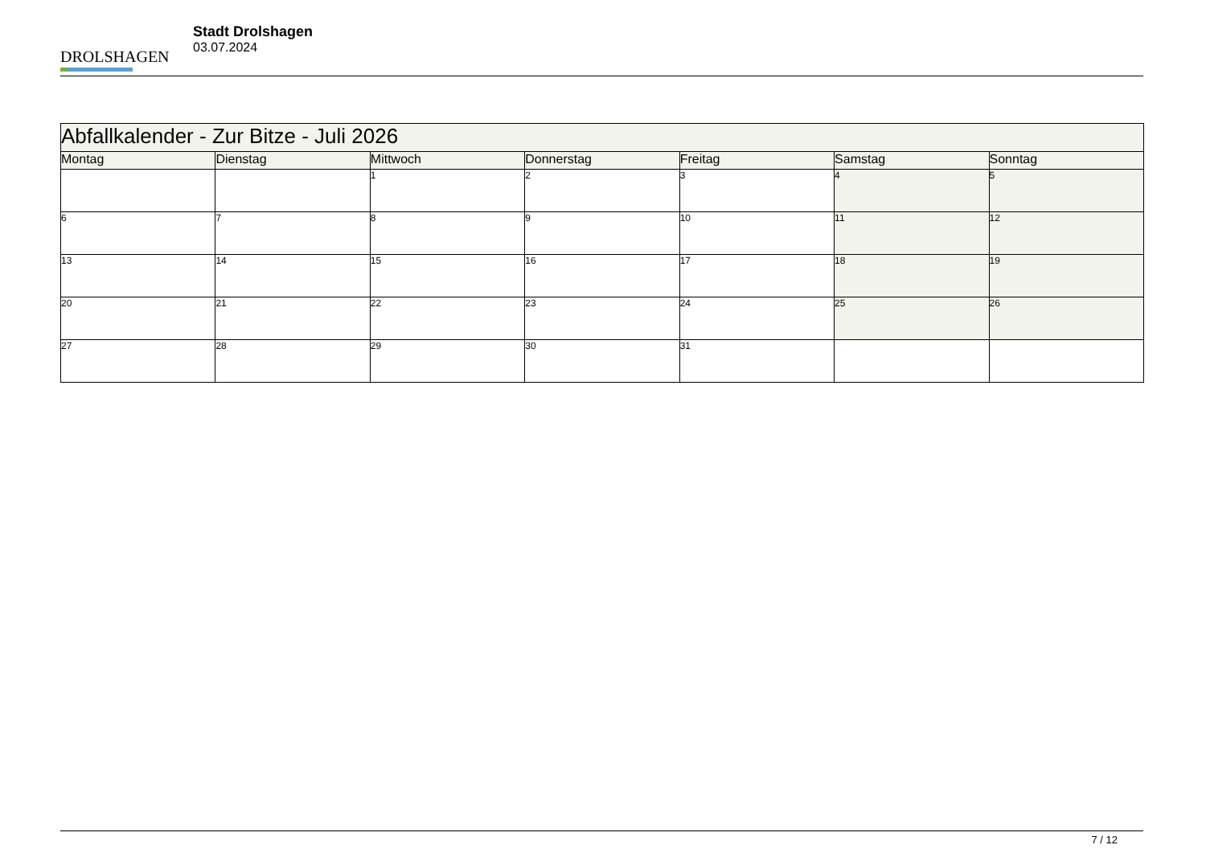DROLSHAGEN
Stadt Drolshagen
03.07.2024
| Abfallkalender - Zur Bitze - Juli 2026 | | | | | | |
| Montag | Dienstag | Mittwoch | Donnerstag | Freitag | Samstag | Sonntag |
| | | 1 | 2 | 3 | 4 | 5 |
| 6 | 7 | 8 | 9 | 10 | 11 | 12 |
| 13 | 14 | 15 | 16 | 17 | 18 | 19 |
| 20 | 21 | 22 | 23 | 24 | 25 | 26 |
| 27 | 28 | 29 | 30 | 31 | | |
7 / 12